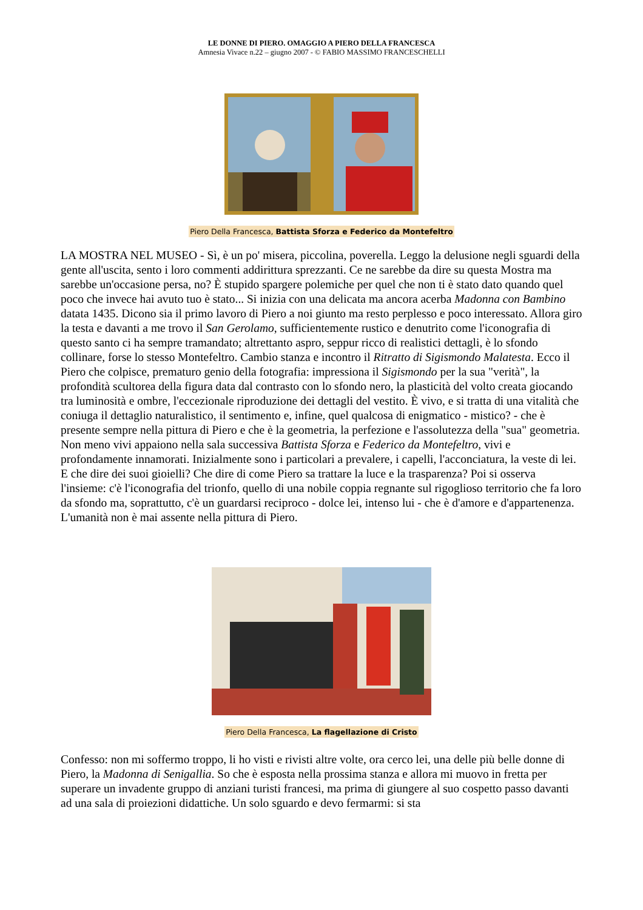LE DONNE DI PIERO. OMAGGIO A PIERO DELLA FRANCESCA
Amnesia Vivace n.22 – giugno 2007 - © FABIO MASSIMO FRANCESCHELLI
Piero Della Francesca, Battista Sforza e Federico da Montefeltro
LA MOSTRA NEL MUSEO - Sì, è un po' misera, piccolina, poverella. Leggo la delusione negli sguardi della gente all'uscita, sento i loro commenti addirittura sprezzanti. Ce ne sarebbe da dire su questa Mostra ma sarebbe un'occasione persa, no? È stupido spargere polemiche per quel che non ti è stato dato quando quel poco che invece hai avuto tuo è stato... Si inizia con una delicata ma ancora acerba Madonna con Bambino datata 1435. Dicono sia il primo lavoro di Piero a noi giunto ma resto perplesso e poco interessato. Allora giro la testa e davanti a me trovo il San Gerolamo, sufficientemente rustico e denutrito come l'iconografia di questo santo ci ha sempre tramandato; altrettanto aspro, seppur ricco di realistici dettagli, è lo sfondo collinare, forse lo stesso Montefeltro. Cambio stanza e incontro il Ritratto di Sigismondo Malatesta. Ecco il Piero che colpisce, prematuro genio della fotografia: impressiona il Sigismondo per la sua "verità", la profondità scultorea della figura data dal contrasto con lo sfondo nero, la plasticità del volto creata giocando tra luminosità e ombre, l'eccezionale riproduzione dei dettagli del vestito. È vivo, e si tratta di una vitalità che coniuga il dettaglio naturalistico, il sentimento e, infine, quel qualcosa di enigmatico - mistico? - che è presente sempre nella pittura di Piero e che è la geometria, la perfezione e l'assolutezza della "sua" geometria. Non meno vivi appaiono nella sala successiva Battista Sforza e Federico da Montefeltro, vivi e profondamente innamorati. Inizialmente sono i particolari a prevalere, i capelli, l'acconciatura, la veste di lei. E che dire dei suoi gioielli? Che dire di come Piero sa trattare la luce e la trasparenza? Poi si osserva l'insieme: c'è l'iconografia del trionfo, quello di una nobile coppia regnante sul rigoglioso territorio che fa loro da sfondo ma, soprattutto, c'è un guardarsi reciproco - dolce lei, intenso lui - che è d'amore e d'appartenenza. L'umanità non è mai assente nella pittura di Piero.
Piero Della Francesca, La flagellazione di Cristo
Confesso: non mi soffermo troppo, li ho visti e rivisti altre volte, ora cerco lei, una delle più belle donne di Piero, la Madonna di Senigallia. So che è esposta nella prossima stanza e allora mi muovo in fretta per superare un invadente gruppo di anziani turisti francesi, ma prima di giungere al suo cospetto passo davanti ad una sala di proiezioni didattiche. Un solo sguardo e devo fermarmi: si sta